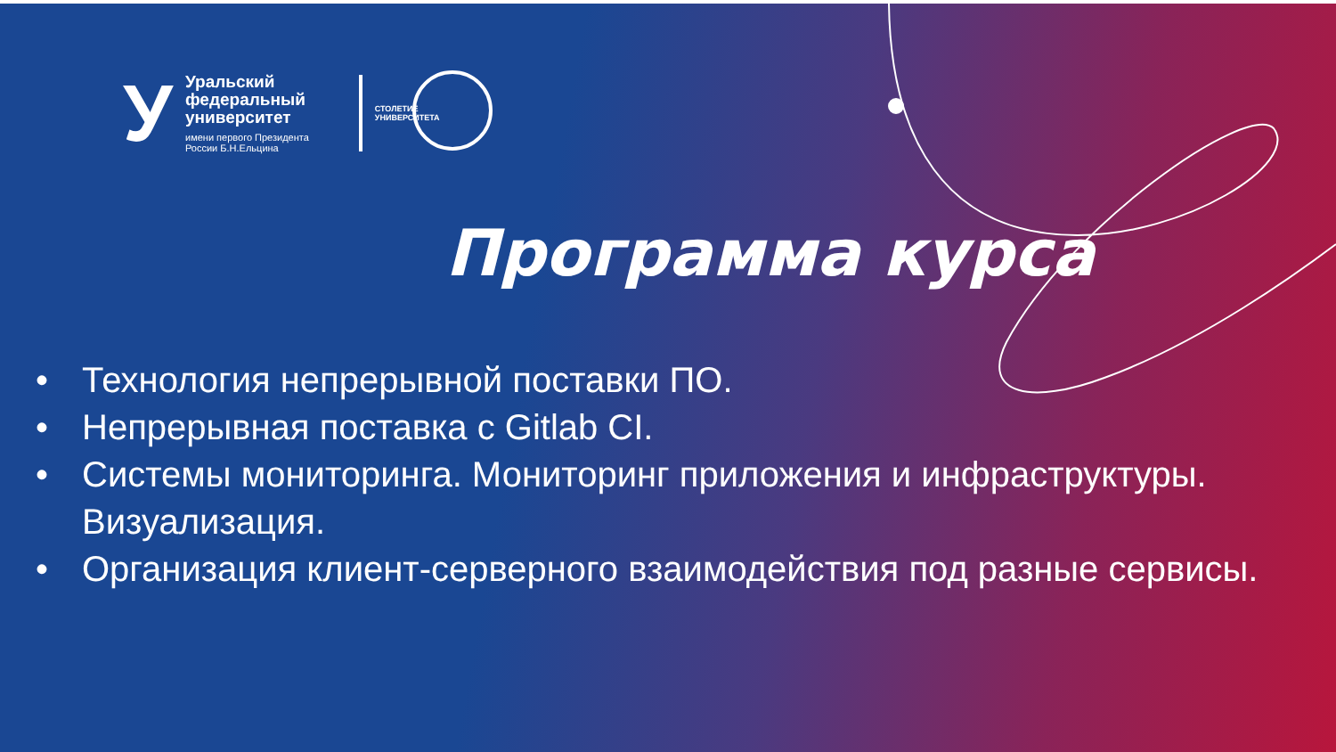У
Уральский
федеральный
университет
имени первого Президента
России Б.Н.Ельцина
СТОЛЕТИЕ УНИВЕРСИТЕТА
Программа курса
• Технология непрерывной поставки ПО.
• Непрерывная поставка с Gitlab CI.
• Системы мониторинга. Мониторинг приложения и инфраструктуры. Визуализация.
• Организация клиент-серверного взаимодействия под разные сервисы.